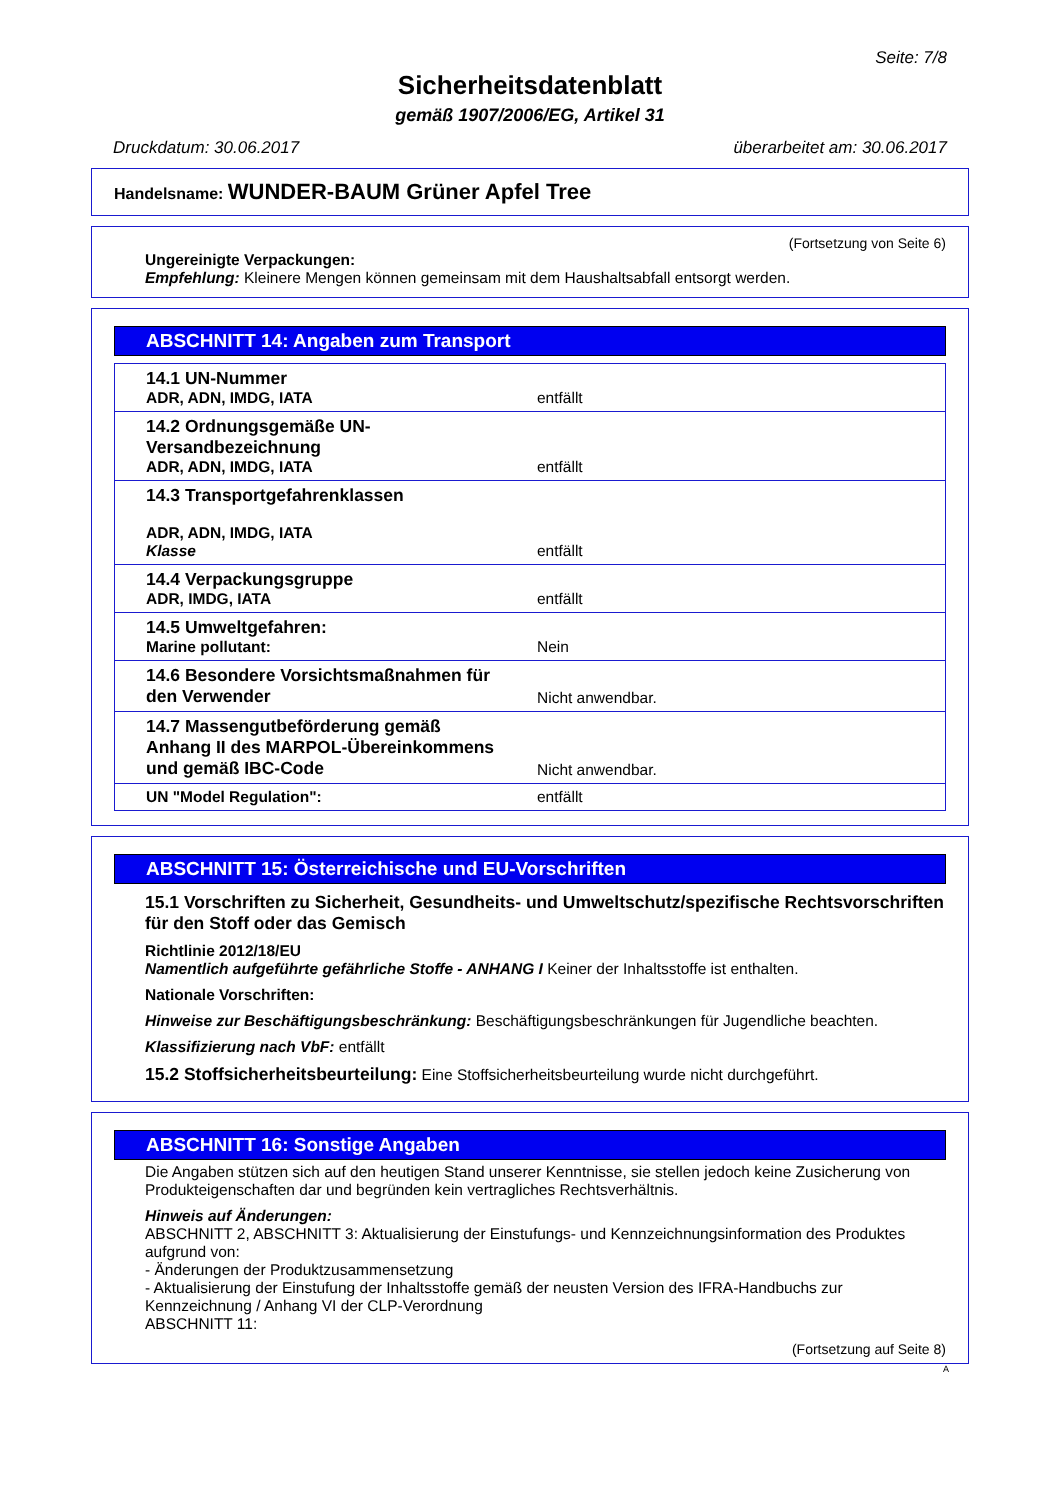Seite: 7/8
Sicherheitsdatenblatt
gemäß 1907/2006/EG, Artikel 31
Druckdatum: 30.06.2017 überarbeitet am: 30.06.2017
Handelsname: WUNDER-BAUM Grüner Apfel Tree
(Fortsetzung von Seite 6)
Ungereinigte Verpackungen:
Empfehlung: Kleinere Mengen können gemeinsam mit dem Haushaltsabfall entsorgt werden.
ABSCHNITT 14: Angaben zum Transport
| 14.1 UN-Nummer ADR, ADN, IMDG, IATA | entfällt |
| 14.2 Ordnungsgemäße UN-Versandbezeichnung ADR, ADN, IMDG, IATA | entfällt |
| 14.3 Transportgefahrenklassen ADR, ADN, IMDG, IATA Klasse | entfällt |
| 14.4 Verpackungsgruppe ADR, IMDG, IATA | entfällt |
| 14.5 Umweltgefahren: Marine pollutant: | Nein |
| 14.6 Besondere Vorsichtsmaßnahmen für den Verwender | Nicht anwendbar. |
| 14.7 Massengutbeförderung gemäß Anhang II des MARPOL-Übereinkommens und gemäß IBC-Code | Nicht anwendbar. |
| UN "Model Regulation": | entfällt |
ABSCHNITT 15: Österreichische und EU-Vorschriften
15.1 Vorschriften zu Sicherheit, Gesundheits- und Umweltschutz/spezifische Rechtsvorschriften für den Stoff oder das Gemisch
Richtlinie 2012/18/EU
Namentlich aufgeführte gefährliche Stoffe - ANHANG I Keiner der Inhaltsstoffe ist enthalten.
Nationale Vorschriften:
Hinweise zur Beschäftigungsbeschränkung: Beschäftigungsbeschränkungen für Jugendliche beachten.
Klassifizierung nach VbF: entfällt
15.2 Stoffsicherheitsbeurteilung: Eine Stoffsicherheitsbeurteilung wurde nicht durchgeführt.
ABSCHNITT 16: Sonstige Angaben
Die Angaben stützen sich auf den heutigen Stand unserer Kenntnisse, sie stellen jedoch keine Zusicherung von Produkteigenschaften dar und begründen kein vertragliches Rechtsverhältnis.
Hinweis auf Änderungen:
ABSCHNITT 2, ABSCHNITT 3: Aktualisierung der Einstufungs- und Kennzeichnungsinformation des Produktes aufgrund von:
- Änderungen der Produktzusammensetzung
- Aktualisierung der Einstufung der Inhaltsstoffe gemäß der neusten Version des IFRA-Handbuchs zur Kennzeichnung / Anhang VI der CLP-Verordnung
ABSCHNITT 11:
(Fortsetzung auf Seite 8)
A